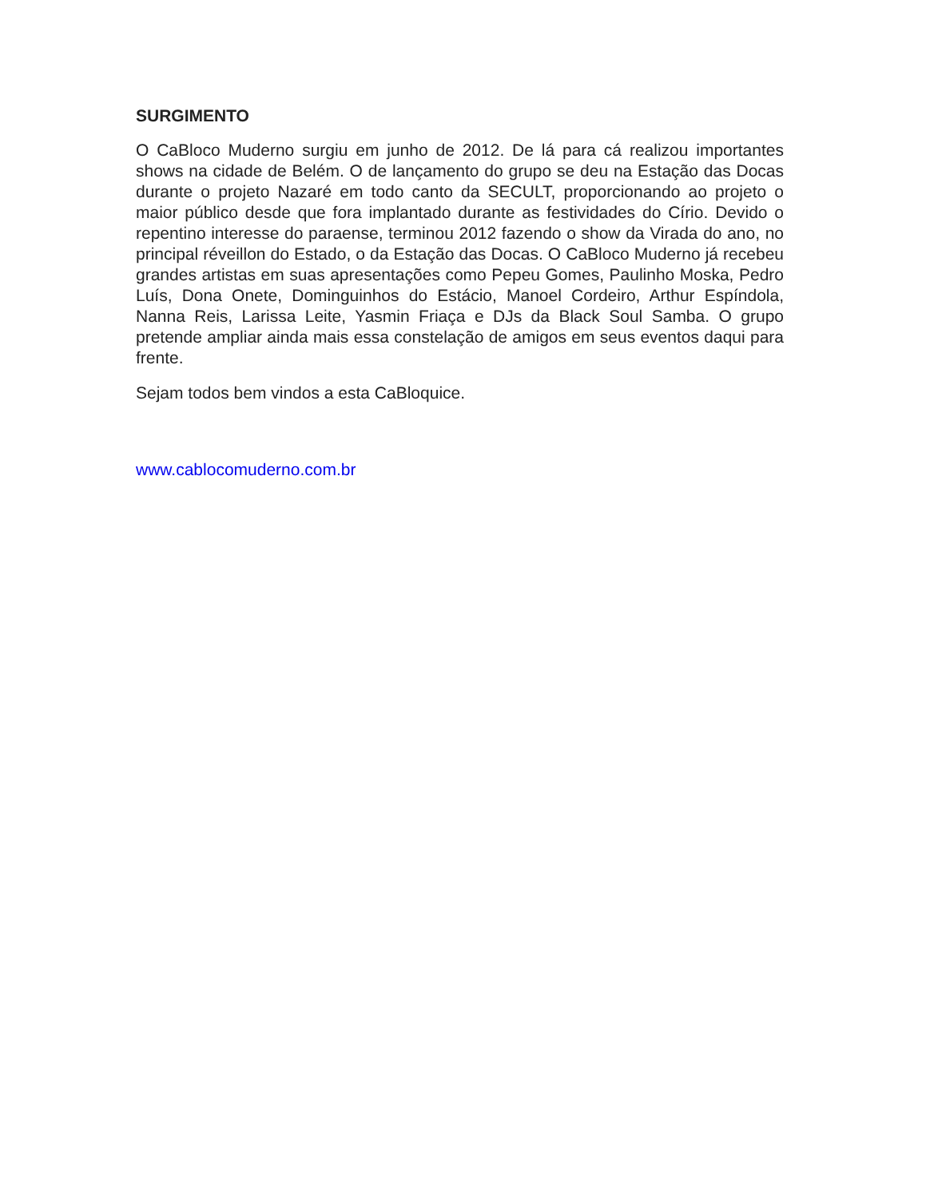SURGIMENTO
O CaBloco Muderno surgiu em junho de 2012. De lá para cá realizou importantes shows na cidade de Belém. O de lançamento do grupo se deu na Estação das Docas durante o projeto Nazaré em todo canto da SECULT, proporcionando ao projeto o maior público desde que fora implantado durante as festividades do Círio. Devido o repentino interesse do paraense, terminou 2012 fazendo o show da Virada do ano, no principal réveillon do Estado, o da Estação das Docas. O CaBloco Muderno já recebeu grandes artistas em suas apresentações como Pepeu Gomes, Paulinho Moska, Pedro Luís, Dona Onete, Dominguinhos do Estácio, Manoel Cordeiro, Arthur Espíndola, Nanna Reis, Larissa Leite, Yasmin Friaça e DJs da Black Soul Samba. O grupo pretende ampliar ainda mais essa constelação de amigos em seus eventos daqui para frente.
Sejam todos bem vindos a esta CaBloquice.
www.cablocomuderno.com.br